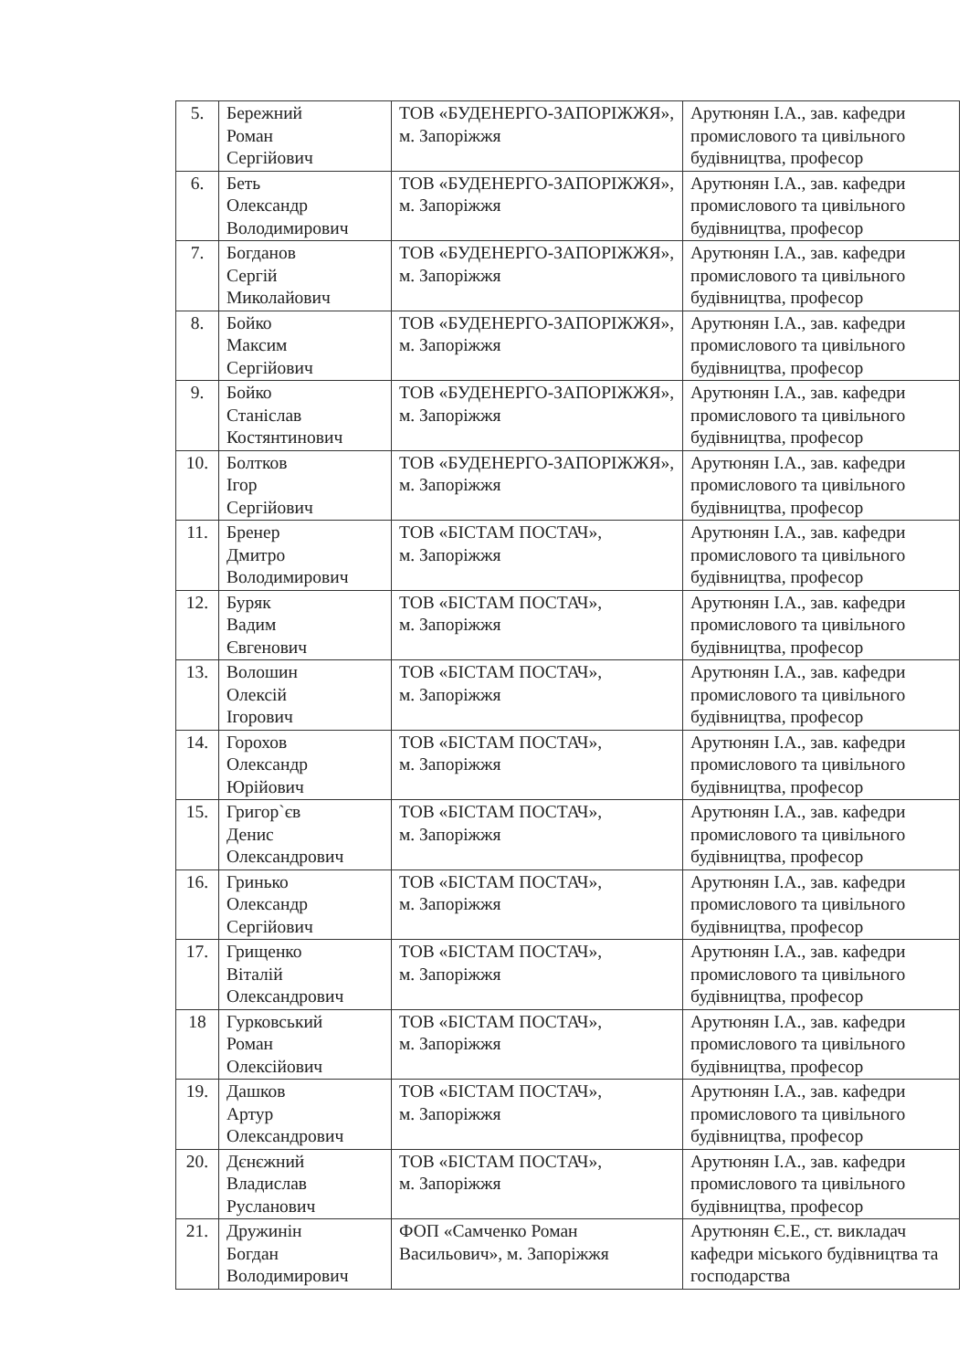| 5. | Бережний Роман Сергійович | ТОВ «БУДЕНЕРГО-ЗАПОРІЖЖЯ», м. Запоріжжя | Арутюнян І.А., зав. кафедри промислового та цивільного будівництва, професор |
| 6. | Беть Олександр Володимирович | ТОВ «БУДЕНЕРГО-ЗАПОРІЖЖЯ», м. Запоріжжя | Арутюнян І.А., зав. кафедри промислового та цивільного будівництва, професор |
| 7. | Богданов Сергій Миколайович | ТОВ «БУДЕНЕРГО-ЗАПОРІЖЖЯ», м. Запоріжжя | Арутюнян І.А., зав. кафедри промислового та цивільного будівництва, професор |
| 8. | Бойко Максим Сергійович | ТОВ «БУДЕНЕРГО-ЗАПОРІЖЖЯ», м. Запоріжжя | Арутюнян І.А., зав. кафедри промислового та цивільного будівництва, професор |
| 9. | Бойко Станіслав Костянтинович | ТОВ «БУДЕНЕРГО-ЗАПОРІЖЖЯ», м. Запоріжжя | Арутюнян І.А., зав. кафедри промислового та цивільного будівництва, професор |
| 10. | Болтков Ігор Сергійович | ТОВ «БУДЕНЕРГО-ЗАПОРІЖЖЯ», м. Запоріжжя | Арутюнян І.А., зав. кафедри промислового та цивільного будівництва, професор |
| 11. | Бренер Дмитро Володимирович | ТОВ «БІСТАМ ПОСТАЧ», м. Запоріжжя | Арутюнян І.А., зав. кафедри промислового та цивільного будівництва, професор |
| 12. | Буряк Вадим Євгенович | ТОВ «БІСТАМ ПОСТАЧ», м. Запоріжжя | Арутюнян І.А., зав. кафедри промислового та цивільного будівництва, професор |
| 13. | Волошин Олексій Ігорович | ТОВ «БІСТАМ ПОСТАЧ», м. Запоріжжя | Арутюнян І.А., зав. кафедри промислового та цивільного будівництва, професор |
| 14. | Горохов Олександр Юрійович | ТОВ «БІСТАМ ПОСТАЧ», м. Запоріжжя | Арутюнян І.А., зав. кафедри промислового та цивільного будівництва, професор |
| 15. | Григор`єв Денис Олександрович | ТОВ «БІСТАМ ПОСТАЧ», м. Запоріжжя | Арутюнян І.А., зав. кафедри промислового та цивільного будівництва, професор |
| 16. | Гринько Олександр Сергійович | ТОВ «БІСТАМ ПОСТАЧ», м. Запоріжжя | Арутюнян І.А., зав. кафедри промислового та цивільного будівництва, професор |
| 17. | Грищенко Віталій Олександрович | ТОВ «БІСТАМ ПОСТАЧ», м. Запоріжжя | Арутюнян І.А., зав. кафедри промислового та цивільного будівництва, професор |
| 18 | Гурковський Роман Олексійович | ТОВ «БІСТАМ ПОСТАЧ», м. Запоріжжя | Арутюнян І.А., зав. кафедри промислового та цивільного будівництва, професор |
| 19. | Дашков Артур Олександрович | ТОВ «БІСТАМ ПОСТАЧ», м. Запоріжжя | Арутюнян І.А., зав. кафедри промислового та цивільного будівництва, професор |
| 20. | Дєнєжний Владислав Русланович | ТОВ «БІСТАМ ПОСТАЧ», м. Запоріжжя | Арутюнян І.А., зав. кафедри промислового та цивільного будівництва, професор |
| 21. | Дружинін Богдан Володимирович | ФОП «Самченко Роман Васильович», м. Запоріжжя | Арутюнян Є.Е., ст. викладач кафедри міського будівництва та господарства |